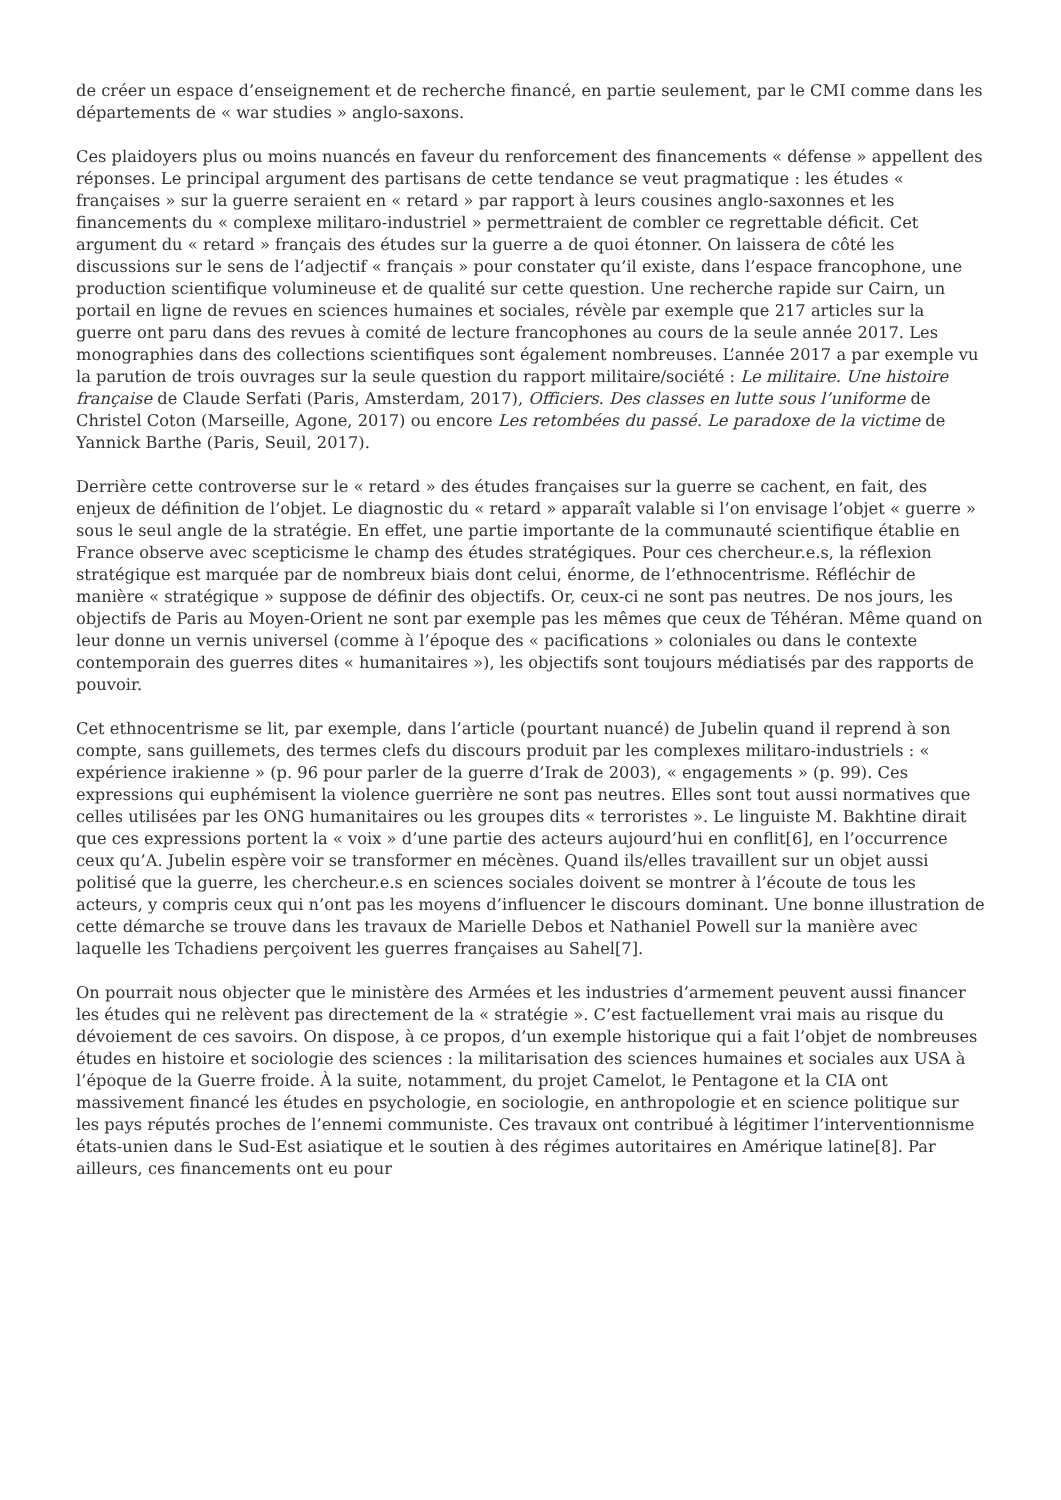de créer un espace d’enseignement et de recherche financé, en partie seulement, par le CMI comme dans les départements de « war studies » anglo-saxons.
Ces plaidoyers plus ou moins nuancés en faveur du renforcement des financements « défense » appellent des réponses. Le principal argument des partisans de cette tendance se veut pragmatique : les études « françaises » sur la guerre seraient en « retard » par rapport à leurs cousines anglo-saxonnes et les financements du « complexe militaro-industriel » permettraient de combler ce regrettable déficit. Cet argument du « retard » français des études sur la guerre a de quoi étonner. On laissera de côté les discussions sur le sens de l’adjectif « français » pour constater qu’il existe, dans l’espace francophone, une production scientifique volumineuse et de qualité sur cette question. Une recherche rapide sur Cairn, un portail en ligne de revues en sciences humaines et sociales, révèle par exemple que 217 articles sur la guerre ont paru dans des revues à comité de lecture francophones au cours de la seule année 2017. Les monographies dans des collections scientifiques sont également nombreuses. L’année 2017 a par exemple vu la parution de trois ouvrages sur la seule question du rapport militaire/société : Le militaire. Une histoire française de Claude Serfati (Paris, Amsterdam, 2017), Officiers. Des classes en lutte sous l’uniforme de Christel Coton (Marseille, Agone, 2017) ou encore Les retombées du passé. Le paradoxe de la victime de Yannick Barthe (Paris, Seuil, 2017).
Derrière cette controverse sur le « retard » des études françaises sur la guerre se cachent, en fait, des enjeux de définition de l’objet. Le diagnostic du « retard » apparaît valable si l’on envisage l’objet « guerre » sous le seul angle de la stratégie. En effet, une partie importante de la communauté scientifique établie en France observe avec scepticisme le champ des études stratégiques. Pour ces chercheur.e.s, la réflexion stratégique est marquée par de nombreux biais dont celui, énorme, de l’ethnocentrisme. Réfléchir de manière « stratégique » suppose de définir des objectifs. Or, ceux-ci ne sont pas neutres. De nos jours, les objectifs de Paris au Moyen-Orient ne sont par exemple pas les mêmes que ceux de Téhéran. Même quand on leur donne un vernis universel (comme à l’époque des « pacifications » coloniales ou dans le contexte contemporain des guerres dites « humanitaires »), les objectifs sont toujours médiatisés par des rapports de pouvoir.
Cet ethnocentrisme se lit, par exemple, dans l’article (pourtant nuancé) de Jubelin quand il reprend à son compte, sans guillemets, des termes clefs du discours produit par les complexes militaro-industriels : « expérience irakienne » (p. 96 pour parler de la guerre d’Irak de 2003), « engagements » (p. 99). Ces expressions qui euphémisent la violence guerrière ne sont pas neutres. Elles sont tout aussi normatives que celles utilisées par les ONG humanitaires ou les groupes dits « terroristes ». Le linguiste M. Bakhtine dirait que ces expressions portent la « voix » d’une partie des acteurs aujourd’hui en conflit[6], en l’occurrence ceux qu’A. Jubelin espère voir se transformer en mécènes. Quand ils/elles travaillent sur un objet aussi politisé que la guerre, les chercheur.e.s en sciences sociales doivent se montrer à l’écoute de tous les acteurs, y compris ceux qui n’ont pas les moyens d’influencer le discours dominant. Une bonne illustration de cette démarche se trouve dans les travaux de Marielle Debos et Nathaniel Powell sur la manière avec laquelle les Tchadiens perçoivent les guerres françaises au Sahel[7].
On pourrait nous objecter que le ministère des Armées et les industries d’armement peuvent aussi financer les études qui ne relèvent pas directement de la « stratégie ». C’est factuellement vrai mais au risque du dévoiement de ces savoirs. On dispose, à ce propos, d’un exemple historique qui a fait l’objet de nombreuses études en histoire et sociologie des sciences : la militarisation des sciences humaines et sociales aux USA à l’époque de la Guerre froide. À la suite, notamment, du projet Camelot, le Pentagone et la CIA ont massivement financé les études en psychologie, en sociologie, en anthropologie et en science politique sur les pays réputés proches de l’ennemi communiste. Ces travaux ont contribué à légitimer l’interventionnisme états-unien dans le Sud-Est asiatique et le soutien à des régimes autoritaires en Amérique latine[8]. Par ailleurs, ces financements ont eu pour